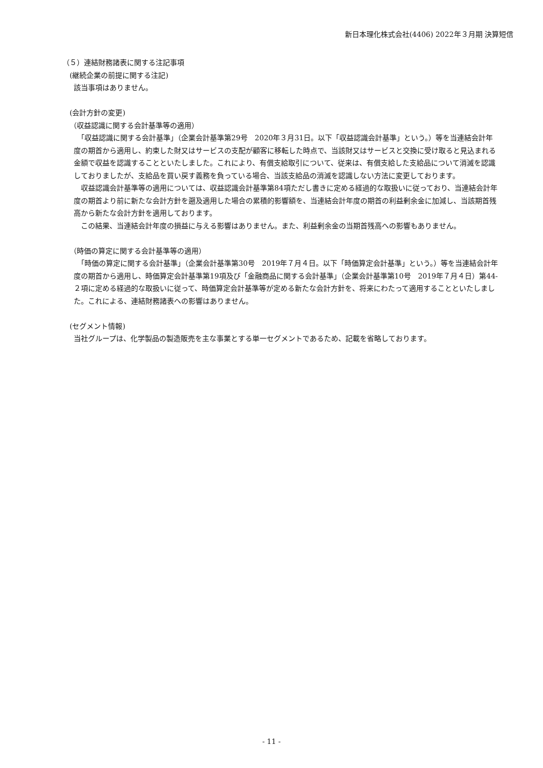新日本理化株式会社(4406) 2022年３月期 決算短信
（５）連結財務諸表に関する注記事項
(継続企業の前提に関する注記)
該当事項はありません。
(会計方針の変更)
（収益認識に関する会計基準等の適用）
　「収益認識に関する会計基準」（企業会計基準第29号　2020年３月31日。以下「収益認識会計基準」という。）等を当連結会計年度の期首から適用し、約束した財又はサービスの支配が顧客に移転した時点で、当該財又はサービスと交換に受け取ると見込まれる金額で収益を認識することといたしました。これにより、有償支給取引について、従来は、有償支給した支給品について消滅を認識しておりましたが、支給品を買い戻す義務を負っている場合、当該支給品の消滅を認識しない方法に変更しております。
　収益認識会計基準等の適用については、収益認識会計基準第84項ただし書きに定める経過的な取扱いに従っており、当連結会計年度の期首より前に新たな会計方針を遡及適用した場合の累積的影響額を、当連結会計年度の期首の利益剰余金に加減し、当該期首残高から新たな会計方針を適用しております。
　この結果、当連結会計年度の損益に与える影響はありません。また、利益剰余金の当期首残高への影響もありません。
（時価の算定に関する会計基準等の適用）
　「時価の算定に関する会計基準」（企業会計基準第30号　2019年７月４日。以下「時価算定会計基準」という。）等を当連結会計年度の期首から適用し、時価算定会計基準第19項及び「金融商品に関する会計基準」（企業会計基準第10号　2019年７月４日）第44-２項に定める経過的な取扱いに従って、時価算定会計基準等が定める新たな会計方針を、将来にわたって適用することといたしました。これによる、連結財務諸表への影響はありません。
(セグメント情報)
当社グループは、化学製品の製造販売を主な事業とする単一セグメントであるため、記載を省略しております。
- 11 -